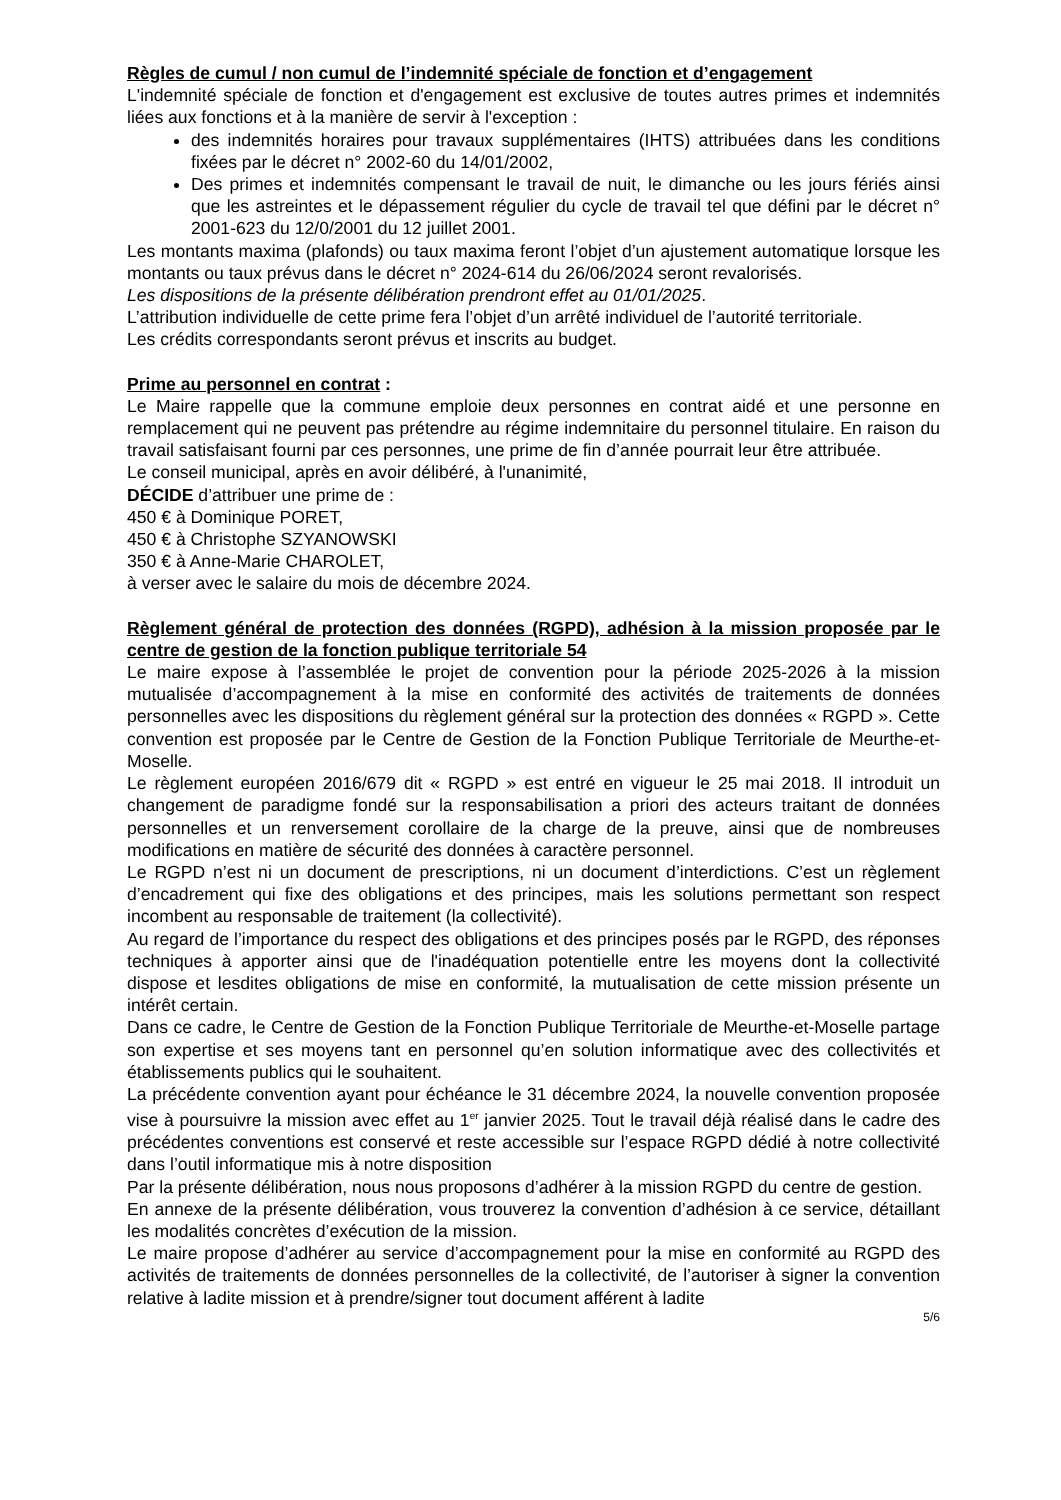Règles de cumul / non cumul de l’indemnité spéciale de fonction et d’engagement
L'indemnité spéciale de fonction et d'engagement est exclusive de toutes autres primes et indemnités liées aux fonctions et à la manière de servir à l'exception :
des indemnités horaires pour travaux supplémentaires (IHTS) attribuées dans les conditions fixées par le décret n° 2002-60 du 14/01/2002,
Des primes et indemnités compensant le travail de nuit, le dimanche ou les jours fériés ainsi que les astreintes et le dépassement régulier du cycle de travail tel que défini par le décret n° 2001-623 du 12/0/2001 du 12 juillet 2001.
Les montants maxima (plafonds) ou taux maxima feront l’objet d’un ajustement automatique lorsque les montants ou taux prévus dans le décret n° 2024-614 du 26/06/2024 seront revalorisés.
Les dispositions de la présente délibération prendront effet au 01/01/2025.
L’attribution individuelle de cette prime fera l’objet d’un arrêté individuel de l’autorité territoriale.
Les crédits correspondants seront prévus et inscrits au budget.
Prime au personnel en contrat :
Le Maire rappelle que la commune emploie deux personnes en contrat aidé et une personne en remplacement qui ne peuvent pas prétendre au régime indemnitaire du personnel titulaire. En raison du travail satisfaisant fourni par ces personnes, une prime de fin d’année pourrait leur être attribuée.
Le conseil municipal, après en avoir délibéré, à l'unanimité,
DÉCIDE d’attribuer une prime de :
450 € à Dominique PORET,
450 € à Christophe SZYANOWSKI
350 € à Anne-Marie CHAROLET,
à verser avec le salaire du mois de décembre 2024.
Règlement général de protection des données (RGPD), adhésion à la mission proposée par le centre de gestion de la fonction publique territoriale 54
Le maire expose à l’assemblée le projet de convention pour la période 2025-2026 à la mission mutualisée d’accompagnement à la mise en conformité des activités de traitements de données personnelles avec les dispositions du règlement général sur la protection des données « RGPD ». Cette convention est proposée par le Centre de Gestion de la Fonction Publique Territoriale de Meurthe-et-Moselle.
Le règlement européen 2016/679 dit « RGPD » est entré en vigueur le 25 mai 2018. Il introduit un changement de paradigme fondé sur la responsabilisation a priori des acteurs traitant de données personnelles et un renversement corollaire de la charge de la preuve, ainsi que de nombreuses modifications en matière de sécurité des données à caractère personnel.
Le RGPD n’est ni un document de prescriptions, ni un document d’interdictions. C’est un règlement d’encadrement qui fixe des obligations et des principes, mais les solutions permettant son respect incombent au responsable de traitement (la collectivité).
Au regard de l’importance du respect des obligations et des principes posés par le RGPD, des réponses techniques à apporter ainsi que de l'inadéquation potentielle entre les moyens dont la collectivité dispose et lesdites obligations de mise en conformité, la mutualisation de cette mission présente un intérêt certain.
Dans ce cadre, le Centre de Gestion de la Fonction Publique Territoriale de Meurthe-et-Moselle partage son expertise et ses moyens tant en personnel qu’en solution informatique avec des collectivités et établissements publics qui le souhaitent.
La précédente convention ayant pour échéance le 31 décembre 2024, la nouvelle convention proposée vise à poursuivre la mission avec effet au 1<sup>er</sup> janvier 2025. Tout le travail déjà réalisé dans le cadre des précédentes conventions est conservé et reste accessible sur l’espace RGPD dédié à notre collectivité dans l’outil informatique mis à notre disposition
Par la présente délibération, nous nous proposons d’adhérer à la mission RGPD du centre de gestion.
En annexe de la présente délibération, vous trouverez la convention d’adhésion à ce service, détaillant les modalités concrètes d’exécution de la mission.
Le maire propose d’adhérer au service d’accompagnement pour la mise en conformité au RGPD des activités de traitements de données personnelles de la collectivité, de l’autoriser à signer la convention relative à ladite mission et à prendre/signer tout document afférent à ladite
5/6